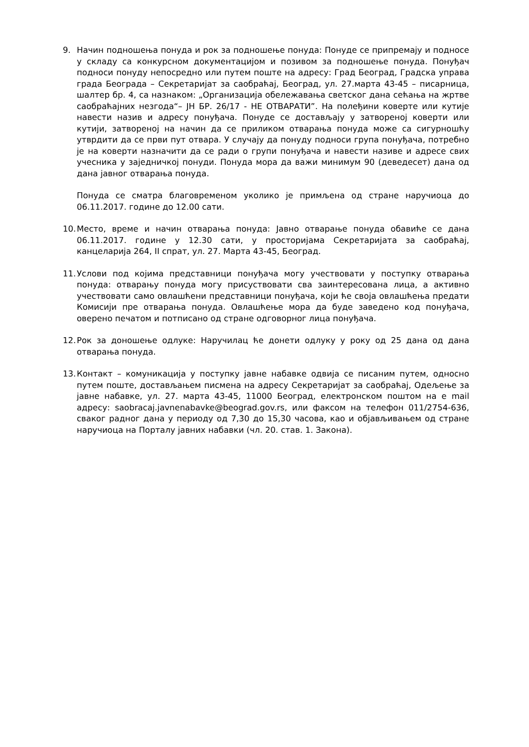9. Начин подношења понуда и рок за подношење понуда: Понуде се припремају и подносе у складу са конкурсном документацијом и позивом за подношење понуда. Понуђач подноси понуду непосредно или путем поште на адресу: Град Београд, Градска управа града Београда – Секретаријат за саобраћај, Београд, ул. 27.марта 43-45 – писарница, шалтер бр. 4, са назнаком: „Организација обележавања светског дана сећања на жртве саобраћајних незгода“– ЈН БР. 26/17 - НЕ ОТВАРАТИ”. На полеђини коверте или кутије навести назив и адресу понуђача. Понуде се достављају у затвореној коверти или кутији, затвореној на начин да се приликом отварања понуда може са сигурношћу утврдити да се први пут отвара. У случају да понуду подноси група понуђача, потребно је на коверти назначити да се ради о групи понуђача и навести називе и адресе свих учесника у заједничкој понуди. Понуда мора да важи минимум 90 (деведесет) дана од дана јавног отварања понуда.
Понуда се сматра благовременом уколико је примљена од стране наручиоца до 06.11.2017. године до 12.00 сати.
10.
Место, време и начин отварања понуда: Јавно отварање понуда обавиће се дана 06.11.2017. године у 12.30 сати, у просторијама Секретаријата за саобраћај, канцеларија 264, II спрат, ул. 27. Марта 43-45, Београд.
11.
Услови под којима представници понуђача могу учествовати у поступку отварања понуда: отварању понуда могу присуствовати сва заинтересована лица, а активно учествовати само овлашћени представници понуђача, који ће своја овлашћења предати Комисији пре отварања понуда. Овлашћење мора да буде заведено код понуђача, оверено печатом и потписано од стране одговорног лица понуђача.
12.
Рок за доношење одлуке: Наручилац ће донети одлуку у року од 25 дана од дана отварања понуда.
13.
Контакт – комуникација у поступку јавне набавке одвија се писаним путем, односно путем поште, достављањем писмена на адресу Секретаријат за саобраћај, Одељење за јавне набавке, ул. 27. марта 43-45, 11000 Београд, електронском поштом на е mail адресу: saobracaj.javnenabavke@beograd.gov.rs, или факсом на телефон 011/2754-636, сваког радног дана у периоду од 7,30 до 15,30 часова, као и објављивањем од стране наручиоца на Порталу јавних набавки (чл. 20. став. 1. Закона).